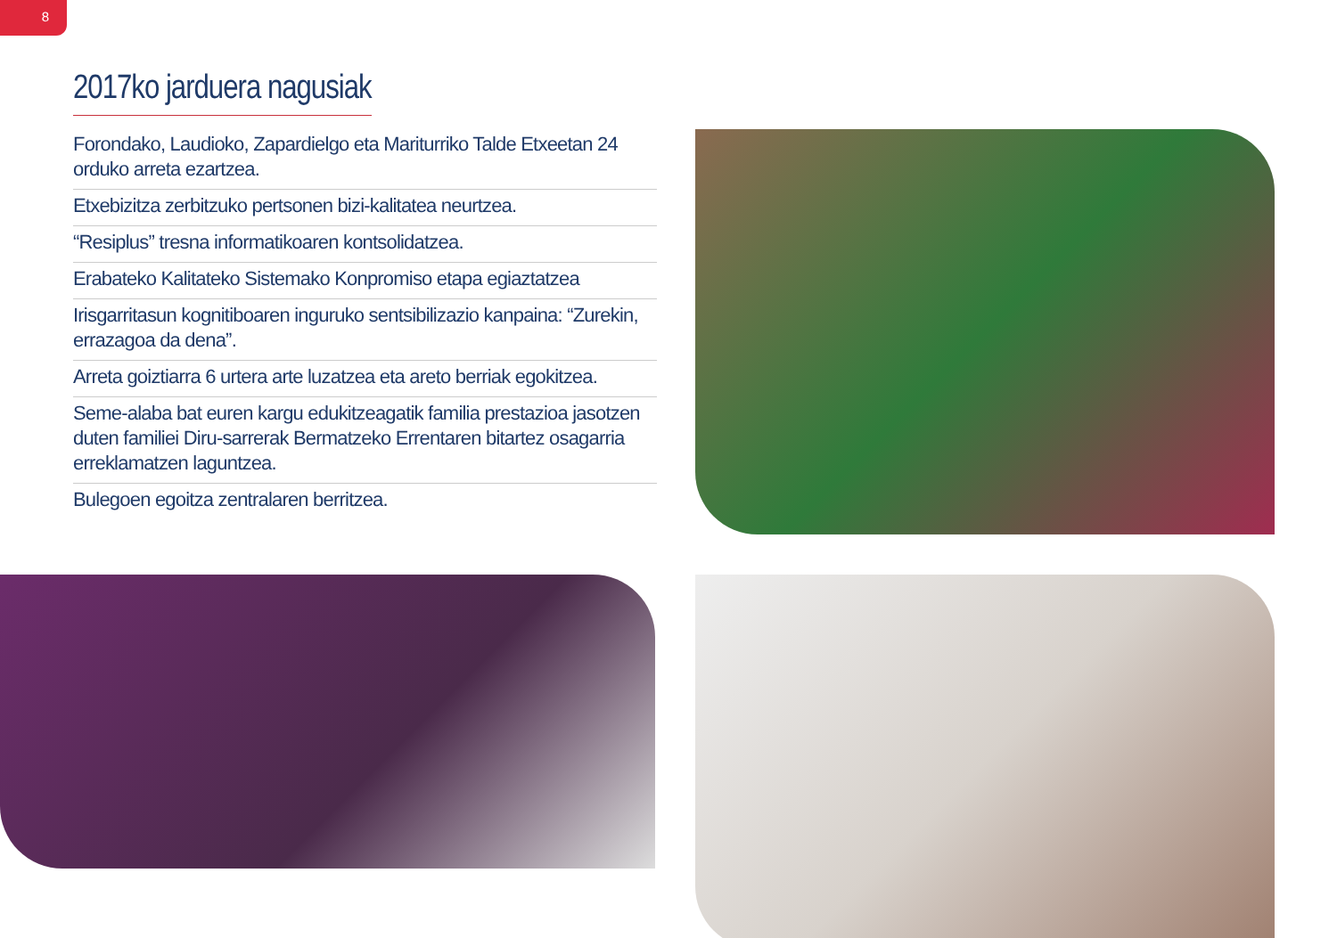8
2017ko jarduera nagusiak
Forondako, Laudioko, Zapardielgo eta Mariturriko Talde Etxeetan 24 orduko arreta ezartzea.
Etxebizitza zerbitzuko pertsonen bizi-kalitatea neurtzea.
“Resiplus” tresna informatikoaren kontsolidatzea.
Erabateko Kalitateko Sistemako Konpromiso etapa egiaztatzea
Irisgarritasun kognitiboaren inguruko sentsibilizazio kanpaina: “Zurekin, errazagoa da dena”.
Arreta goiztiarra 6 urtera arte luzatzea eta areto berriak egokitzea.
Seme-alaba bat euren kargu edukitzeagatik familia prestazioa jasotzen duten familiei Diru-sarrerak Bermatzeko Errentaren bitartez osagarria erreklamatzen laguntzea.
Bulegoen egoitza zentralaren berritzea.